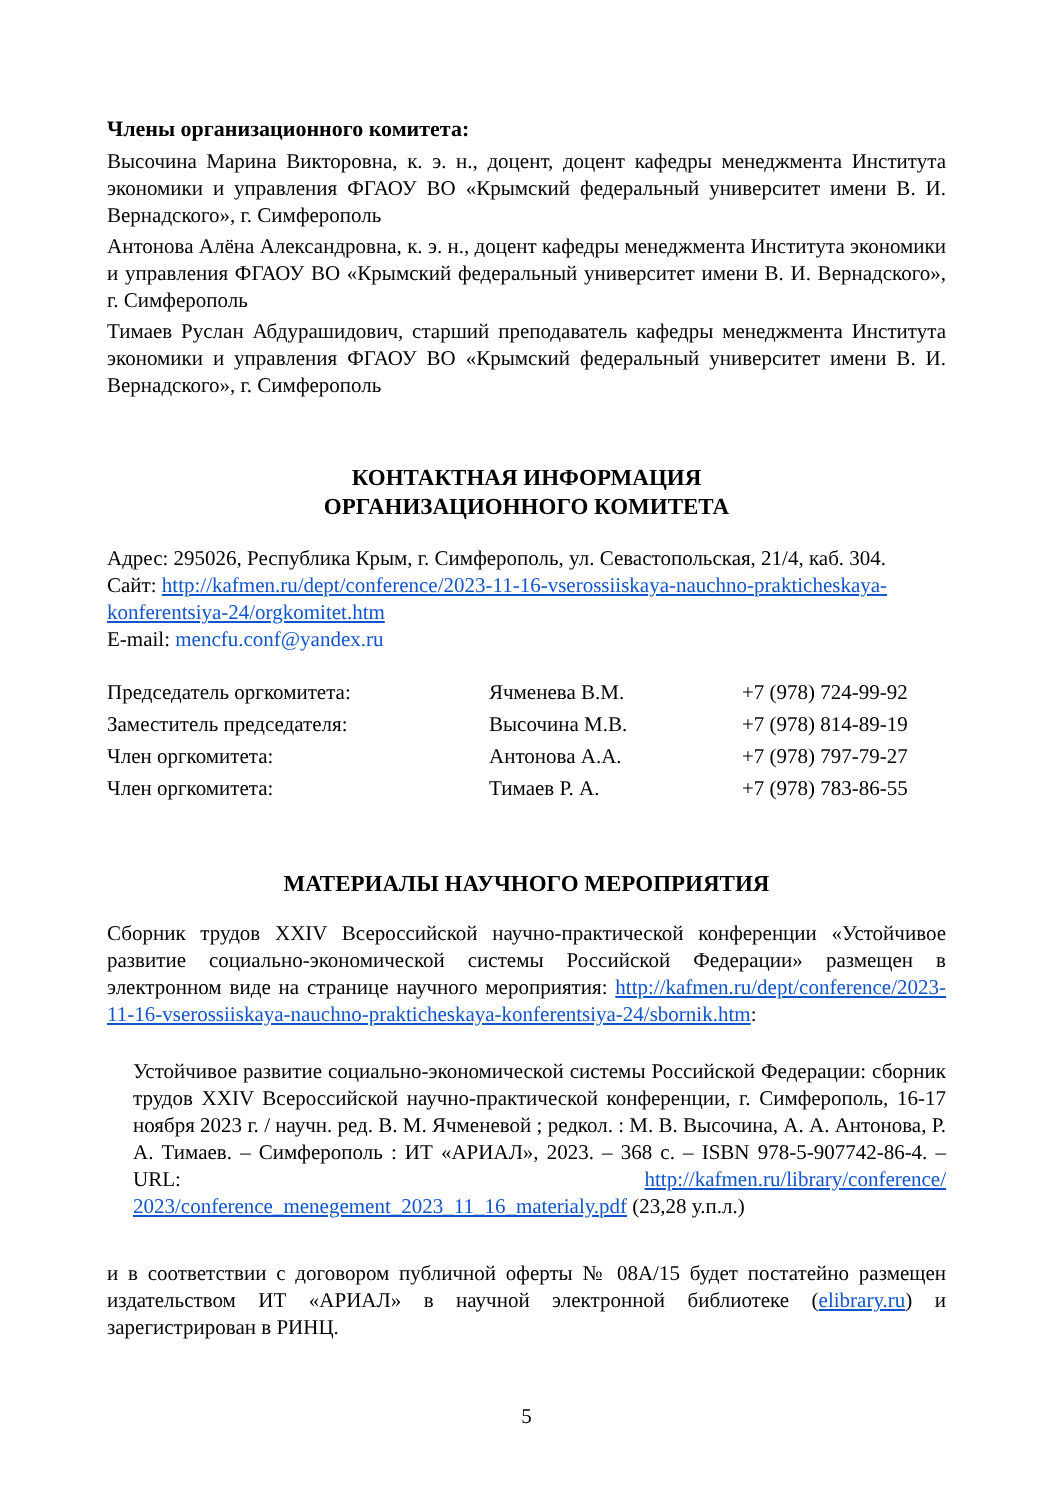Члены организационного комитета:
Высочина Марина Викторовна, к. э. н., доцент, доцент кафедры менеджмента Института экономики и управления ФГАОУ ВО «Крымский федеральный университет имени В. И. Вернадского», г. Симферополь
Антонова Алёна Александровна, к. э. н., доцент кафедры менеджмента Института экономики и управления ФГАОУ ВО «Крымский федеральный университет имени В. И. Вернадского», г. Симферополь
Тимаев Руслан Абдурашидович, старший преподаватель кафедры менеджмента Института экономики и управления ФГАОУ ВО «Крымский федеральный университет имени В. И. Вернадского», г. Симферополь
КОНТАКТНАЯ ИНФОРМАЦИЯ
ОРГАНИЗАЦИОННОГО КОМИТЕТА
Адрес: 295026, Республика Крым, г. Симферополь, ул. Севастопольская, 21/4, каб. 304.
Сайт: http://kafmen.ru/dept/conference/2023-11-16-vserossiiskaya-nauchno-prakticheskaya-konferentsiya-24/orgkomitet.htm
E-mail: mencfu.conf@yandex.ru
| Председатель оргкомитета: | Ячменева В.М. | +7 (978) 724-99-92 |
| Заместитель председателя: | Высочина М.В. | +7 (978) 814-89-19 |
| Член оргкомитета: | Антонова А.А. | +7 (978) 797-79-27 |
| Член оргкомитета: | Тимаев Р. А. | +7 (978) 783-86-55 |
МАТЕРИАЛЫ НАУЧНОГО МЕРОПРИЯТИЯ
Сборник трудов XXIV Всероссийской научно-практической конференции «Устойчивое развитие социально-экономической системы Российской Федерации» размещен в электронном виде на странице научного мероприятия: http://kafmen.ru/dept/conference/2023-11-16-vserossiiskaya-nauchno-prakticheskaya-konferentsiya-24/sbornik.htm:
Устойчивое развитие социально-экономической системы Российской Федерации: сборник трудов XXIV Всероссийской научно-практической конференции, г. Симферополь, 16-17 ноября 2023 г. / научн. ред. В. М. Ячменевой ; редкол. : М. В. Высочина, А. А. Антонова, Р. А. Тимаев. – Симферополь : ИТ «АРИАЛ», 2023. – 368 с. – ISBN 978-5-907742-86-4. – URL: http://kafmen.ru/library/conference/ 2023/conference_menegement_2023_11_16_materialy.pdf (23,28 у.п.л.)
и в соответствии с договором публичной оферты № 08А/15 будет постатейно размещен издательством ИТ «АРИАЛ» в научной электронной библиотеке (elibrary.ru) и зарегистрирован в РИНЦ.
5